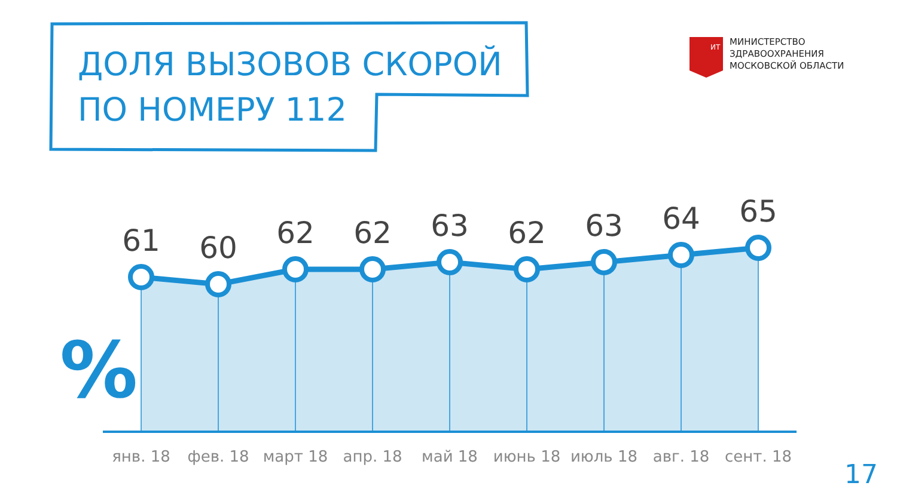61
60
62
62
63
62
63
64
65
янв. 18
фев. 18
март 18
апр. 18
май 18
июнь 18
июль 18
авг. 18
сент. 18
%
ИТ
ДОЛЯ ВЫЗОВОВ СКОРОЙ
ПО НОМЕРУ 112
МИНИСТЕРСТВО
ЗДРАВООХРАНЕНИЯ
МОСКОВСКОЙ ОБЛАСТИ
17